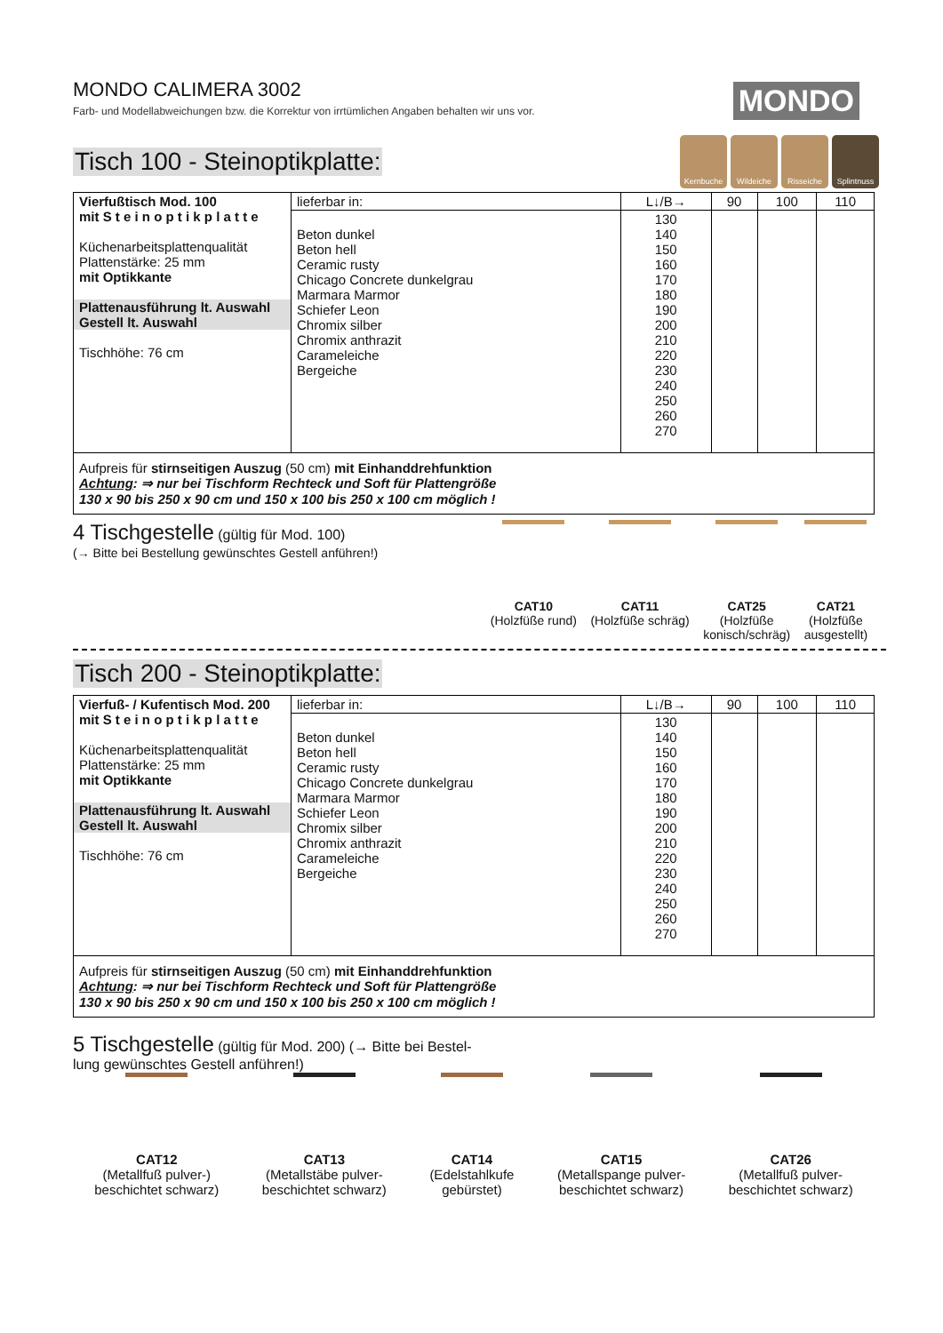MONDO CALIMERA 3002
Farb- und Modellabweichungen bzw. die Korrektur von irrtümlichen Angaben behalten wir uns vor.
MONDO
Kernbuche Wildeiche Risseiche Splintnuss
Tisch 100 - Steinoptikplatte:
| Vierfußtisch Mod. 100 mit S t e i n o p t i k p l a t t e Küchenarbeitsplattenqualität Plattenstärke: 25 mm mit Optikkante Plattenausführung lt. Auswahl Gestell lt. Auswahl Tischhöhe: 76 cm | lieferbar in: | L↓/B→ | 90 | 100 | 110 |
| | Beton dunkel Beton hell Ceramic rusty Chicago Concrete dunkelgrau Marmara Marmor Schiefer Leon Chromix silber Chromix anthrazit Carameleiche Bergeiche | 130 140 150 160 170 180 190 200 210 220 230 240 250 260 270 | | | |
| Aufpreis für stirnseitigen Auszug (50 cm) mit Einhanddrehfunktion Achtung : ⇒ nur bei Tischform Rechteck und Soft für Plattengröße 130 x 90 bis 250 x 90 cm und 150 x 100 bis 250 x 100 cm möglich ! | | | | | |
4 Tischgestelle (gültig für Mod. 100)
(→ Bitte bei Bestellung gewünschtes Gestell anführen!)
CAT10
(Holzfüße rund)
CAT11
(Holzfüße schräg)
CAT25
(Holzfüße
konisch/schräg)
CAT21
(Holzfüße
ausgestellt)
Tisch 200 - Steinoptikplatte:
| Vierfuß- / Kufentisch Mod. 200 mit S t e i n o p t i k p l a t t e Küchenarbeitsplattenqualität Plattenstärke: 25 mm mit Optikkante Plattenausführung lt. Auswahl Gestell lt. Auswahl Tischhöhe: 76 cm | lieferbar in: | L↓/B→ | 90 | 100 | 110 |
| | Beton dunkel Beton hell Ceramic rusty Chicago Concrete dunkelgrau Marmara Marmor Schiefer Leon Chromix silber Chromix anthrazit Carameleiche Bergeiche | 130 140 150 160 170 180 190 200 210 220 230 240 250 260 270 | | | |
| Aufpreis für stirnseitigen Auszug (50 cm) mit Einhanddrehfunktion Achtung : ⇒ nur bei Tischform Rechteck und Soft für Plattengröße 130 x 90 bis 250 x 90 cm und 150 x 100 bis 250 x 100 cm möglich ! | | | | | |
5 Tischgestelle (gültig für Mod. 200) (→ Bitte bei Bestel-
lung gewünschtes Gestell anführen!)
CAT12
(Metallfuß pulver-)
beschichtet schwarz)
CAT13
(Metallstäbe pulver-
beschichtet schwarz)
CAT14
(Edelstahlkufe
gebürstet)
CAT15
(Metallspange pulver-
beschichtet schwarz)
CAT26
(Metallfuß pulver-
beschichtet schwarz)